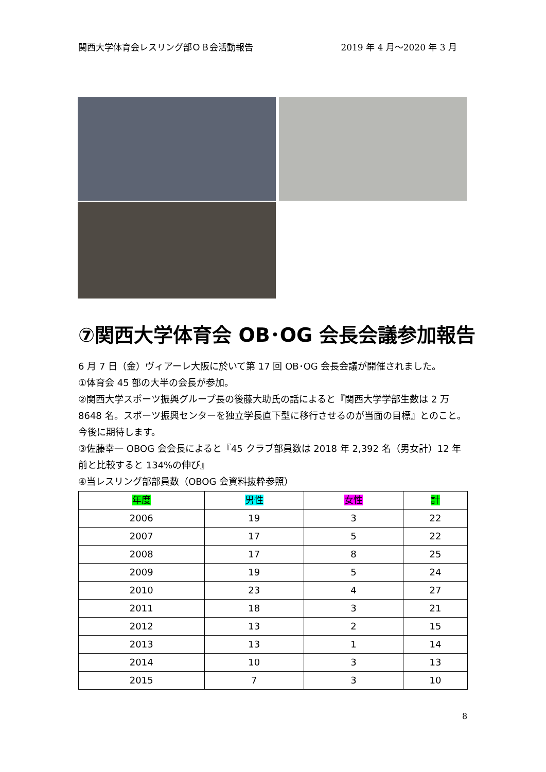関西大学体育会レスリング部ＯＢ会活動報告 2019 年 4 月～2020 年 3 月
⑦関西大学体育会 OB･OG 会長会議参加報告
6 月 7 日（金）ヴィアーレ大阪に於いて第 17 回 OB･OG 会長会議が開催されました。
①体育会 45 部の大半の会長が参加。
②関西大学スポーツ振興グループ長の後藤大助氏の話によると『関西大学学部生数は 2 万 8648 名。スポーツ振興センターを独立学長直下型に移行させるのが当面の目標』とのこと。今後に期待します。
③佐藤幸一 OBOG 会会長によると『45 クラブ部員数は 2018 年 2,392 名（男女計）12 年前と比較すると 134%の伸び』
④当レスリング部部員数（OBOG 会資料抜粋参照）
| 年度 | 男性 | 女性 | 計 |
| --- | --- | --- | --- |
| 2006 | 19 | 3 | 22 |
| 2007 | 17 | 5 | 22 |
| 2008 | 17 | 8 | 25 |
| 2009 | 19 | 5 | 24 |
| 2010 | 23 | 4 | 27 |
| 2011 | 18 | 3 | 21 |
| 2012 | 13 | 2 | 15 |
| 2013 | 13 | 1 | 14 |
| 2014 | 10 | 3 | 13 |
| 2015 | 7 | 3 | 10 |
8